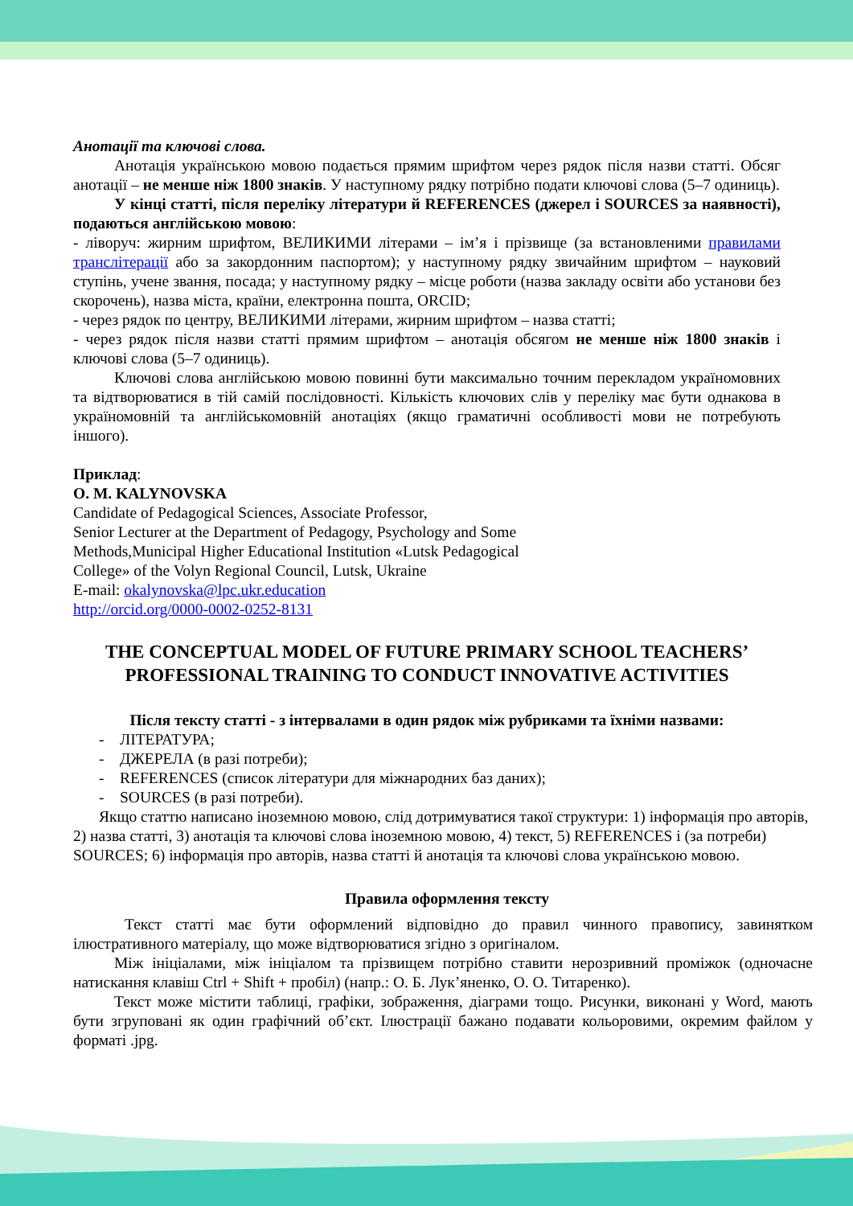Анотації та ключові слова.
Анотація українською мовою подається прямим шрифтом через рядок після назви статті. Обсяг анотації – не менше ніж 1800 знаків. У наступному рядку потрібно подати ключові слова (5–7 одиниць).
У кінці статті, після переліку літератури й REFERENCES (джерел і SOURCES за наявності), подаються англійською мовою:
- ліворуч: жирним шрифтом, ВЕЛИКИМИ літерами – ім’я і прізвище (за встановленими правилами транслітерації або за закордонним паспортом); у наступному рядку звичайним шрифтом – науковий ступінь, учене звання, посада; у наступному рядку – місце роботи (назва закладу освіти або установи без скорочень), назва міста, країни, електронна пошта, ORCID;
- через рядок по центру, ВЕЛИКИМИ літерами, жирним шрифтом – назва статті;
- через рядок після назви статті прямим шрифтом – анотація обсягом не менше ніж 1800 знаків і ключові слова (5–7 одиниць).
Ключові слова англійською мовою повинні бути максимально точним перекладом україномовних та відтворюватися в тій самій послідовності. Кількість ключових слів у переліку має бути однакова в україномовній та англійськомовній анотаціях (якщо граматичні особливості мови не потребують іншого).
Приклад:
O. M. KALYNOVSKA
Candidate of Pedagogical Sciences, Associate Professor,
Senior Lecturer at the Department of Pedagogy, Psychology and Some
Methods,Municipal Higher Educational Institution «Lutsk Pedagogical
College» of the Volyn Regional Council, Lutsk, Ukraine
E-mail: okalynovska@lpc.ukr.education
http://orcid.org/0000-0002-0252-8131
THE CONCEPTUAL MODEL OF FUTURE PRIMARY SCHOOL TEACHERS’ PROFESSIONAL TRAINING TO CONDUCT INNOVATIVE ACTIVITIES
Після тексту статті - з інтервалами в один рядок між рубриками та їхніми назвами:
- ЛІТЕРАТУРА;
- ДЖЕРЕЛА (в разі потреби);
- REFERENCES (список літератури для міжнародних баз даних);
- SOURCES (в разі потреби).
Якщо статтю написано іноземною мовою, слід дотримуватися такої структури: 1) інформація про авторів, 2) назва статті, 3) анотація та ключові слова іноземною мовою, 4) текст, 5) REFERENCES і (за потреби) SOURCES; 6) інформація про авторів, назва статті й анотація та ключові слова українською мовою.
Правила оформлення тексту
Текст статті має бути оформлений відповідно до правил чинного правопису, завинятком ілюстративного матеріалу, що може відтворюватися згідно з оригіналом.
Між ініціалами, між ініціалом та прізвищем потрібно ставити нерозривний проміжок (одночасне натискання клавіш Ctrl + Shift + пробіл) (напр.: О. Б. Лук’яненко, О. О. Титаренко).
Текст може містити таблиці, графіки, зображення, діаграми тощо. Рисунки, виконані у Word, мають бути згруповані як один графічний об’єкт. Ілюстрації бажано подавати кольоровими, окремим файлом у форматі .jpg.